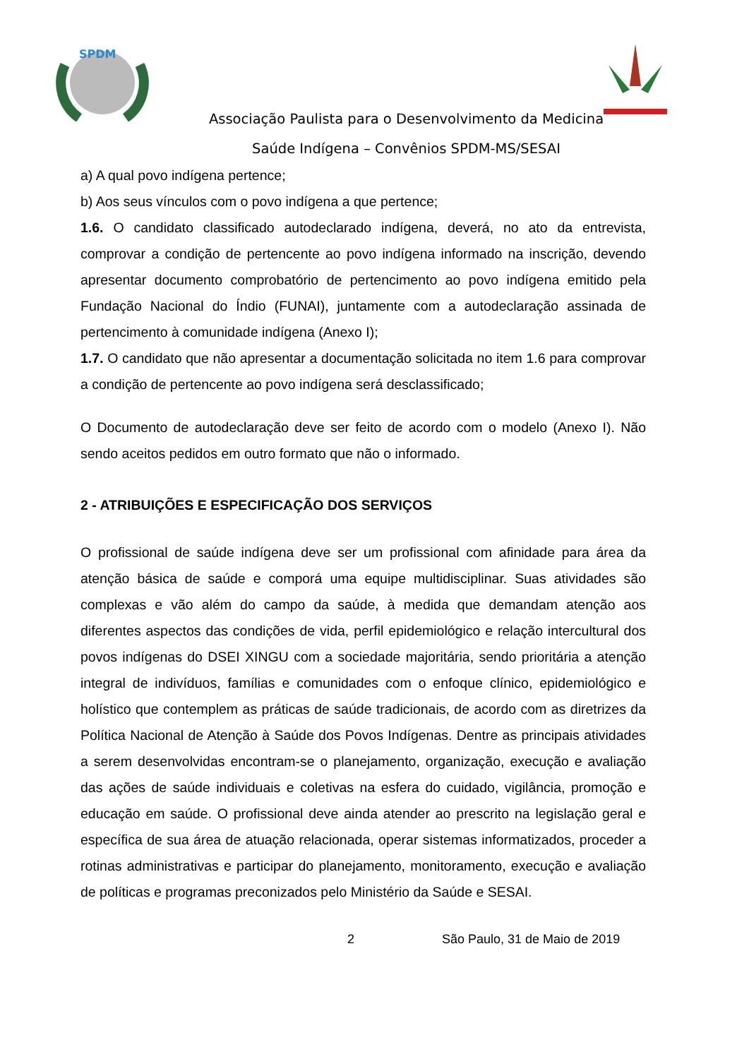SPDM
Associação Paulista para o Desenvolvimento da Medicina
Saúde Indígena – Convênios SPDM-MS/SESAI
a) A qual povo indígena pertence;
b) Aos seus vínculos com o povo indígena a que pertence;
1.6. O candidato classificado autodeclarado indígena, deverá, no ato da entrevista, comprovar a condição de pertencente ao povo indígena informado na inscrição, devendo apresentar documento comprobatório de pertencimento ao povo indígena emitido pela Fundação Nacional do Índio (FUNAI), juntamente com a autodeclaração assinada de pertencimento à comunidade indígena (Anexo I);
1.7. O candidato que não apresentar a documentação solicitada no item 1.6 para comprovar a condição de pertencente ao povo indígena será desclassificado;
O Documento de autodeclaração deve ser feito de acordo com o modelo (Anexo I). Não sendo aceitos pedidos em outro formato que não o informado.
2 - ATRIBUIÇÕES E ESPECIFICAÇÃO DOS SERVIÇOS
O profissional de saúde indígena deve ser um profissional com afinidade para área da atenção básica de saúde e comporá uma equipe multidisciplinar. Suas atividades são complexas e vão além do campo da saúde, à medida que demandam atenção aos diferentes aspectos das condições de vida, perfil epidemiológico e relação intercultural dos povos indígenas do DSEI XINGU com a sociedade majoritária, sendo prioritária a atenção integral de indivíduos, famílias e comunidades com o enfoque clínico, epidemiológico e holístico que contemplem as práticas de saúde tradicionais, de acordo com as diretrizes da Política Nacional de Atenção à Saúde dos Povos Indígenas. Dentre as principais atividades a serem desenvolvidas encontram-se o planejamento, organização, execução e avaliação das ações de saúde individuais e coletivas na esfera do cuidado, vigilância, promoção e educação em saúde. O profissional deve ainda atender ao prescrito na legislação geral e específica de sua área de atuação relacionada, operar sistemas informatizados, proceder a rotinas administrativas e participar do planejamento, monitoramento, execução e avaliação de políticas e programas preconizados pelo Ministério da Saúde e SESAI.
2 São Paulo, 31 de Maio de 2019